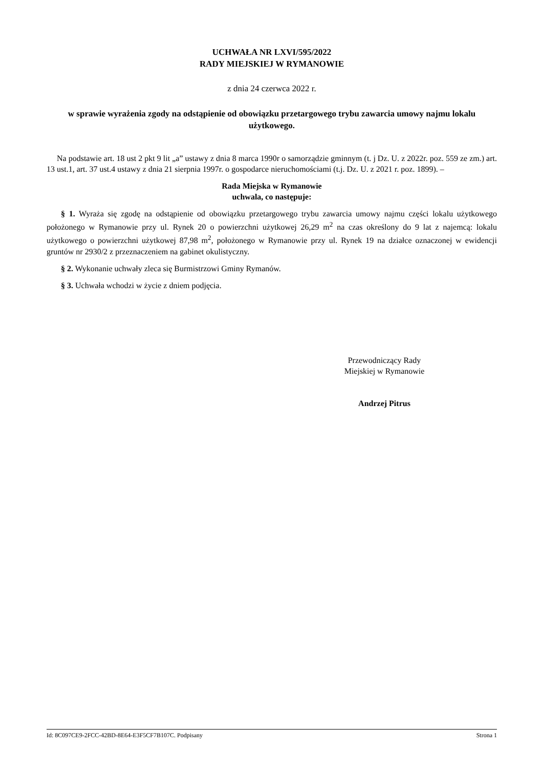UCHWAŁA NR LXVI/595/2022
RADY MIEJSKIEJ W RYMANOWIE
z dnia 24 czerwca 2022 r.
w sprawie wyrażenia zgody na odstąpienie od obowiązku przetargowego trybu zawarcia umowy najmu lokalu użytkowego.
Na podstawie art. 18 ust 2 pkt 9 lit „a” ustawy z dnia 8 marca 1990r o samorządzie gminnym (t. j Dz. U. z 2022r. poz. 559 ze zm.) art. 13 ust.1, art. 37 ust.4 ustawy z dnia 21 sierpnia 1997r. o gospodarce nieruchomościami (t.j. Dz. U. z 2021 r. poz. 1899). –
Rada Miejska w Rymanowie
uchwala, co następuje:
§ 1. Wyraża się zgodę na odstąpienie od obowiązku przetargowego trybu zawarcia umowy najmu części lokalu użytkowego położonego w Rymanowie przy ul. Rynek 20 o powierzchni użytkowej 26,29 m<sup>2</sup> na czas określony do 9 lat z najemcą: lokalu użytkowego o powierzchni użytkowej 87,98 m<sup>2</sup>, położonego w Rymanowie przy ul. Rynek 19 na działce oznaczonej w ewidencji gruntów nr 2930/2 z przeznaczeniem na gabinet okulistyczny.
§ 2. Wykonanie uchwały zleca się Burmistrzowi Gminy Rymanów.
§ 3. Uchwała wchodzi w życie z dniem podjęcia.
Przewodniczący Rady
Miejskiej w Rymanowie
Andrzej Pitrus
Id: 8C097CE9-2FCC-42BD-8E64-E3F5CF7B107C. Podpisany Strona 1